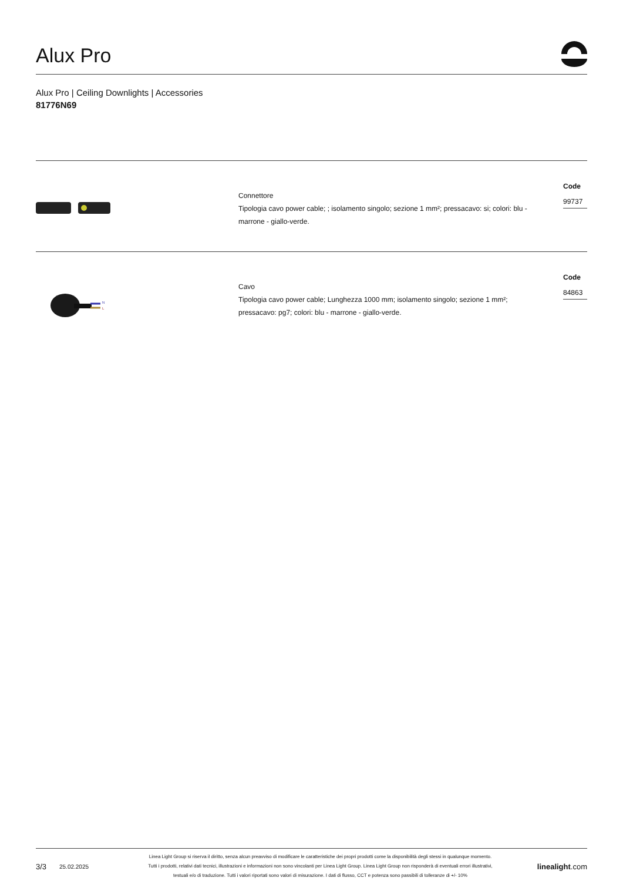Alux Pro
Alux Pro | Ceiling Downlights | Accessories
81776N69
Connettore
Tipologia cavo power cable; ; isolamento singolo; sezione 1 mm²; pressacavo: si; colori: blu - marrone - giallo-verde.
Code
99737
N
L
Cavo
Tipologia cavo power cable; Lunghezza 1000 mm; isolamento singolo; sezione 1 mm²; pressacavo: pg7; colori: blu - marrone - giallo-verde.
Code
84863
3/3
25.02.2025
Linea Light Group si riserva il diritto, senza alcun preavviso di modificare le caratteristiche dei propri prodotti come la disponibilità degli stessi in qualunque momento.
Tutti i prodotti, relativi dati tecnici, illustrazioni e informazioni non sono vincolanti per Linea Light Group. Linea Light Group non risponderà di eventuali errori illustrativi,
testuali e/o di traduzione. Tutti i valori riportati sono valori di misurazione. I dati di flusso, CCT e potenza sono passibili di tolleranze di +/- 10%
linealight.com